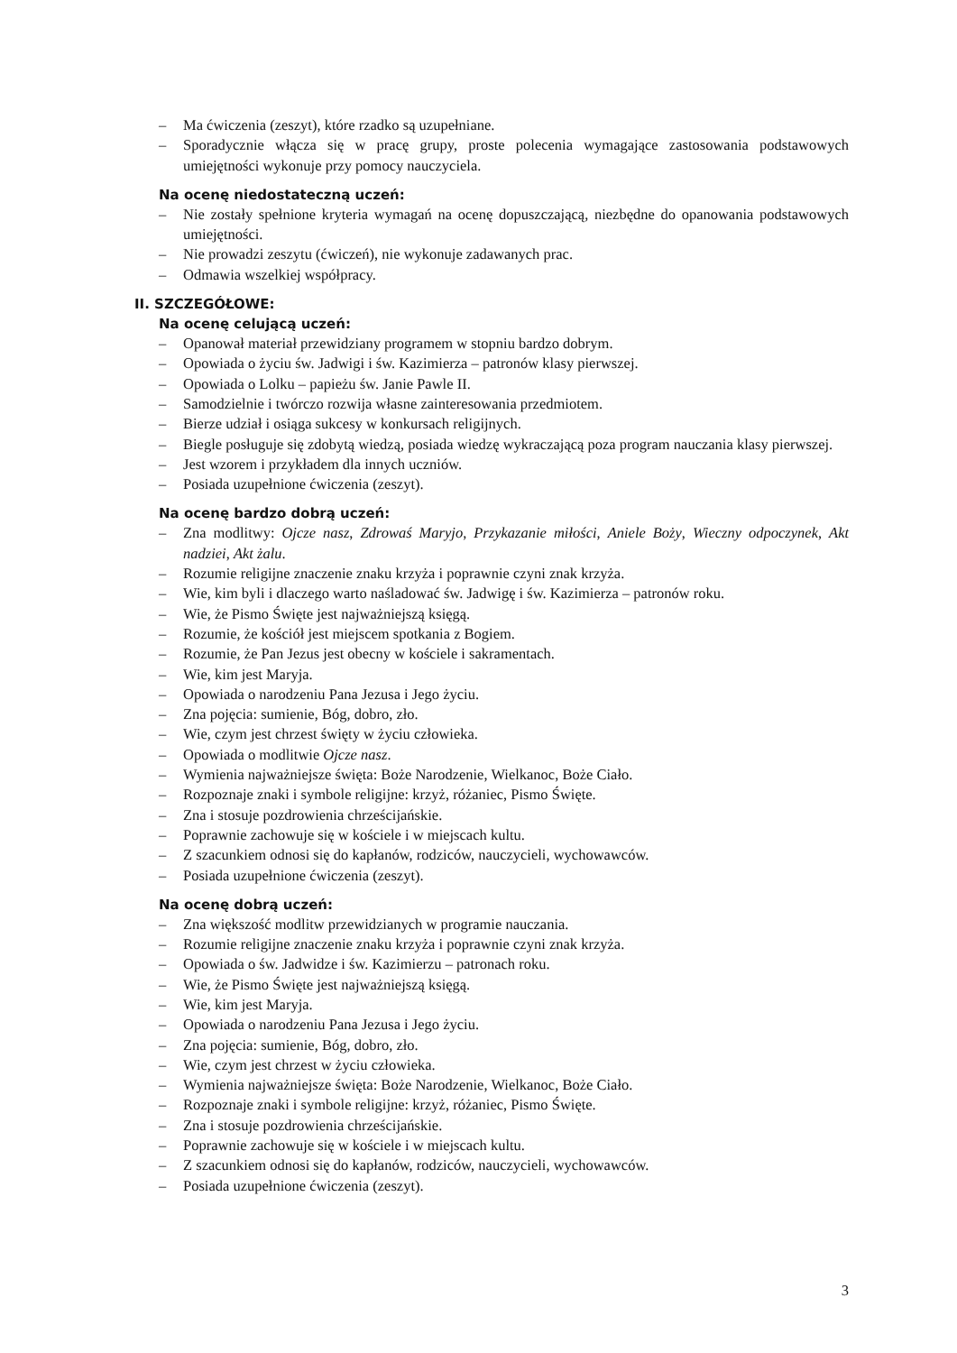– Ma ćwiczenia (zeszyt), które rzadko są uzupełniane.
– Sporadycznie włącza się w pracę grupy, proste polecenia wymagające zastosowania podstawowych umiejętności wykonuje przy pomocy nauczyciela.
Na ocenę niedostateczną uczeń:
– Nie zostały spełnione kryteria wymagań na ocenę dopuszczającą, niezbędne do opanowania podstawowych umiejętności.
– Nie prowadzi zeszytu (ćwiczeń), nie wykonuje zadawanych prac.
– Odmawia wszelkiej współpracy.
II. SZCZEGÓŁOWE:
Na ocenę celującą uczeń:
– Opanował materiał przewidziany programem w stopniu bardzo dobrym.
– Opowiada o życiu św. Jadwigi i św. Kazimierza – patronów klasy pierwszej.
– Opowiada o Lolku – papieżu św. Janie Pawle II.
– Samodzielnie i twórczo rozwija własne zainteresowania przedmiotem.
– Bierze udział i osiąga sukcesy w konkursach religijnych.
– Biegle posługuje się zdobytą wiedzą, posiada wiedzę wykraczającą poza program nauczania klasy pierwszej.
– Jest wzorem i przykładem dla innych uczniów.
– Posiada uzupełnione ćwiczenia (zeszyt).
Na ocenę bardzo dobrą uczeń:
– Zna modlitwy: Ojcze nasz, Zdrowaś Maryjo, Przykazanie miłości, Aniele Boży, Wieczny odpoczynek, Akt nadziei, Akt żalu.
– Rozumie religijne znaczenie znaku krzyża i poprawnie czyni znak krzyża.
– Wie, kim byli i dlaczego warto naśladować św. Jadwigę i św. Kazimierza – patronów roku.
– Wie, że Pismo Święte jest najważniejszą księgą.
– Rozumie, że kościół jest miejscem spotkania z Bogiem.
– Rozumie, że Pan Jezus jest obecny w kościele i sakramentach.
– Wie, kim jest Maryja.
– Opowiada o narodzeniu Pana Jezusa i Jego życiu.
– Zna pojęcia: sumienie, Bóg, dobro, zło.
– Wie, czym jest chrzest święty w życiu człowieka.
– Opowiada o modlitwie Ojcze nasz.
– Wymienia najważniejsze święta: Boże Narodzenie, Wielkanoc, Boże Ciało.
– Rozpoznaje znaki i symbole religijne: krzyż, różaniec, Pismo Święte.
– Zna i stosuje pozdrowienia chrześcijańskie.
– Poprawnie zachowuje się w kościele i w miejscach kultu.
– Z szacunkiem odnosi się do kapłanów, rodziców, nauczycieli, wychowawców.
– Posiada uzupełnione ćwiczenia (zeszyt).
Na ocenę dobrą uczeń:
– Zna większość modlitw przewidzianych w programie nauczania.
– Rozumie religijne znaczenie znaku krzyża i poprawnie czyni znak krzyża.
– Opowiada o św. Jadwidze i św. Kazimierzu – patronach roku.
– Wie, że Pismo Święte jest najważniejszą księgą.
– Wie, kim jest Maryja.
– Opowiada o narodzeniu Pana Jezusa i Jego życiu.
– Zna pojęcia: sumienie, Bóg, dobro, zło.
– Wie, czym jest chrzest w życiu człowieka.
– Wymienia najważniejsze święta: Boże Narodzenie, Wielkanoc, Boże Ciało.
– Rozpoznaje znaki i symbole religijne: krzyż, różaniec, Pismo Święte.
– Zna i stosuje pozdrowienia chrześcijańskie.
– Poprawnie zachowuje się w kościele i w miejscach kultu.
– Z szacunkiem odnosi się do kapłanów, rodziców, nauczycieli, wychowawców.
– Posiada uzupełnione ćwiczenia (zeszyt).
3